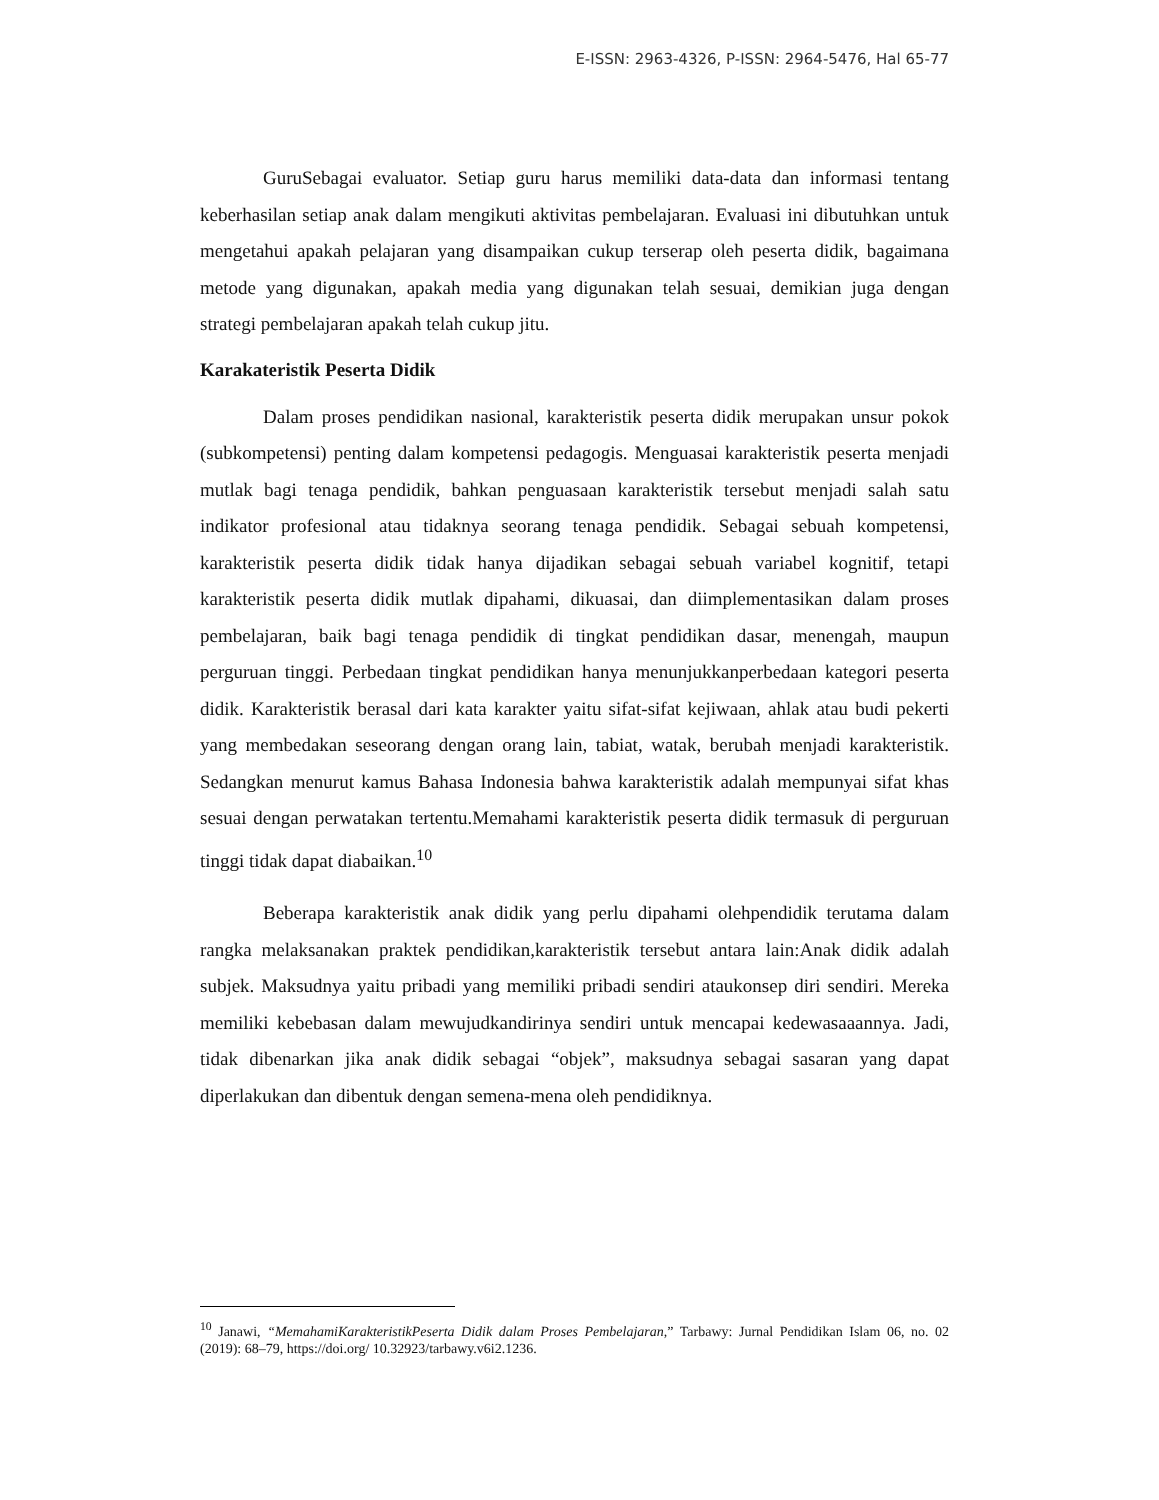E-ISSN: 2963-4326, P-ISSN: 2964-5476, Hal 65-77
GuruSebagai evaluator. Setiap guru harus memiliki data-data dan informasi tentang keberhasilan setiap anak dalam mengikuti aktivitas pembelajaran. Evaluasi ini dibutuhkan untuk mengetahui apakah pelajaran yang disampaikan cukup terserap oleh peserta didik, bagaimana metode yang digunakan, apakah media yang digunakan telah sesuai, demikian juga dengan strategi pembelajaran apakah telah cukup jitu.
Karakateristik Peserta Didik
Dalam proses pendidikan nasional, karakteristik peserta didik merupakan unsur pokok (subkompetensi) penting dalam kompetensi pedagogis. Menguasai karakteristik peserta menjadi mutlak bagi tenaga pendidik, bahkan penguasaan karakteristik tersebut menjadi salah satu indikator profesional atau tidaknya seorang tenaga pendidik. Sebagai sebuah kompetensi, karakteristik peserta didik tidak hanya dijadikan sebagai sebuah variabel kognitif, tetapi karakteristik peserta didik mutlak dipahami, dikuasai, dan diimplementasikan dalam proses pembelajaran, baik bagi tenaga pendidik di tingkat pendidikan dasar, menengah, maupun perguruan tinggi. Perbedaan tingkat pendidikan hanya menunjukkanperbedaan kategori peserta didik. Karakteristik berasal dari kata karakter yaitu sifat-sifat kejiwaan, ahlak atau budi pekerti yang membedakan seseorang dengan orang lain, tabiat, watak, berubah menjadi karakteristik. Sedangkan menurut kamus Bahasa Indonesia bahwa karakteristik adalah mempunyai sifat khas sesuai dengan perwatakan tertentu.Memahami karakteristik peserta didik termasuk di perguruan tinggi tidak dapat diabaikan.<sup>10</sup>
Beberapa karakteristik anak didik yang perlu dipahami olehpendidik terutama dalam rangka melaksanakan praktek pendidikan,karakteristik tersebut antara lain:Anak didik adalah subjek. Maksudnya yaitu pribadi yang memiliki pribadi sendiri ataukonsep diri sendiri. Mereka memiliki kebebasan dalam mewujudkandirinya sendiri untuk mencapai kedewasaaannya. Jadi, tidak dibenarkan jika anak didik sebagai “objek”, maksudnya sebagai sasaran yang dapat diperlakukan dan dibentuk dengan semena-mena oleh pendidiknya.
<sup>10</sup> Janawi, “MemahamiKarakteristikPeserta Didik dalam Proses Pembelajaran,” Tarbawy: Jurnal Pendidikan Islam 06, no. 02 (2019): 68–79, https://doi.org/ 10.32923/tarbawy.v6i2.1236.